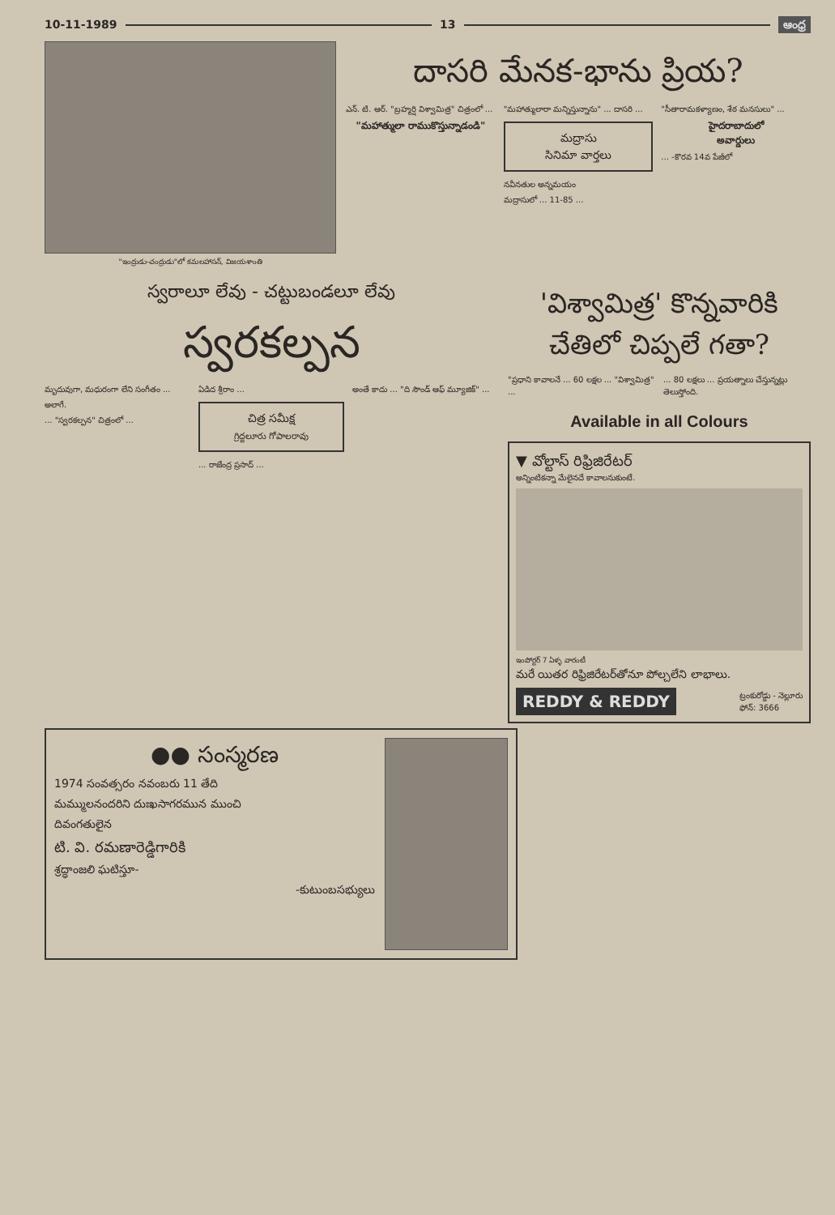10-11-1989 13 ఆంధ్ర
"ఇంద్రుడు-చంద్రుడు"లో కమలహాసన్, విజయశాంతి
దాసరి మేనక-భాను ప్రియ?
ఎన్. టి. ఆర్. "బ్రహ్మర్షి విశ్వామిత్ర" చిత్రంలో ...
"మహాత్ములా రాముకొస్తున్నాడండి"
"మహాత్ములారా మన్నిస్తున్నాను" ... దాసరి ...
మద్రాసు
సినిమా వార్తలు
నవీనతుల అన్నమయం
మద్రాసులో ... 11-85 ...
"సీతారామకళ్యాణం, శేఠ మనసులు" ...
హైదరాబాదులో
అవార్డులు
... -కొరవ 14వ పేజీలో
స్వరాలూ లేవు - చట్టుబండలూ లేవు
స్వరకల్పన
మృదువుగా, మధురంగా లేని సంగీతం ...
అలాగే.
... "స్వరకల్పన" చిత్రంలో ...
ఏడిద శ్రీరాం ...
చిత్ర సమీక్ష
గ్రిద్దలూరు గోపాలరావు
... రాజేంద్ర ప్రసాద్ ...
అంతే కాదు ... "ది సౌండ్ ఆఫ్ మ్యూజిక్" ...
'విశ్వామిత్ర' కొన్నవారికి చేతిలో చిప్పలే గతా?
"ప్రధాని కావాలనే ... 60 లక్షల ... "విశ్వామిత్ర" ...
... 80 లక్షలు ... ప్రయత్నాలు చేస్తున్నట్లు తెలుస్తోంది.
Available in all Colours
▼ వోల్టాస్ రిఫ్రిజిరేటర్
అన్నింటికన్నా మేలైనదే కావాలనుకుంటే.
ఇంపోర్టర్ 7 ఏళ్ళ వారంటీ
మరే యితర రిఫ్రిజిరేటర్‌తోనూ పోల్చలేని లాభాలు.
REDDY & REDDY ట్రంకురోడ్డు - నెల్లూరు
ఫోన్: 3666
●● సంస్మరణ
1974 సంవత్సరం నవంబరు 11 తేది
మమ్ములనందరిని దుఃఖసాగరమున ముంచి
దివంగతులైన
టి. వి. రమణారెడ్డిగారికి
శ్రద్ధాంజలి ఘటిస్తూ-
-కుటుంబసభ్యులు